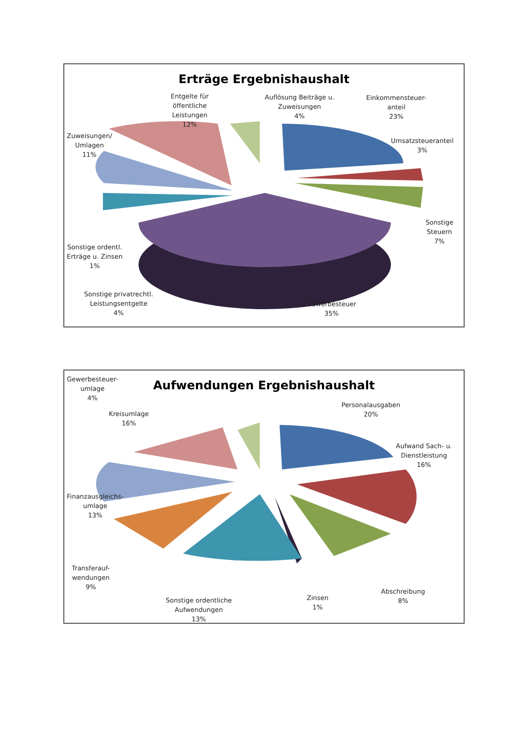Erträge Ergebnishaushalt
Entgelte für
öffentliche
Leistungen
12%
Auflösung Beiträge u.
Zuweisungen
4%
Einkommensteuer-
anteil
23%
Zuweisungen/
Umlagen
11%
Umsatzsteueranteil
3%
Sonstige
Steuern
7%
Sonstige ordentl.
Erträge u. Zinsen
1%
Sonstige privatrechtl.
Leistungsentgelte
4%
Gewerbesteuer
35%
Aufwendungen Ergebnishaushalt
Gewerbesteuer-
umlage
4%
Kreisumlage
16%
Personalausgaben
20%
Aufwand Sach- u.
Dienstleistung
16%
Finanzausgleichs-
umlage
13%
Transferauf-
wendungen
9%
Sonstige ordentliche
Aufwendungen
13%
Zinsen
1%
Abschreibung
8%